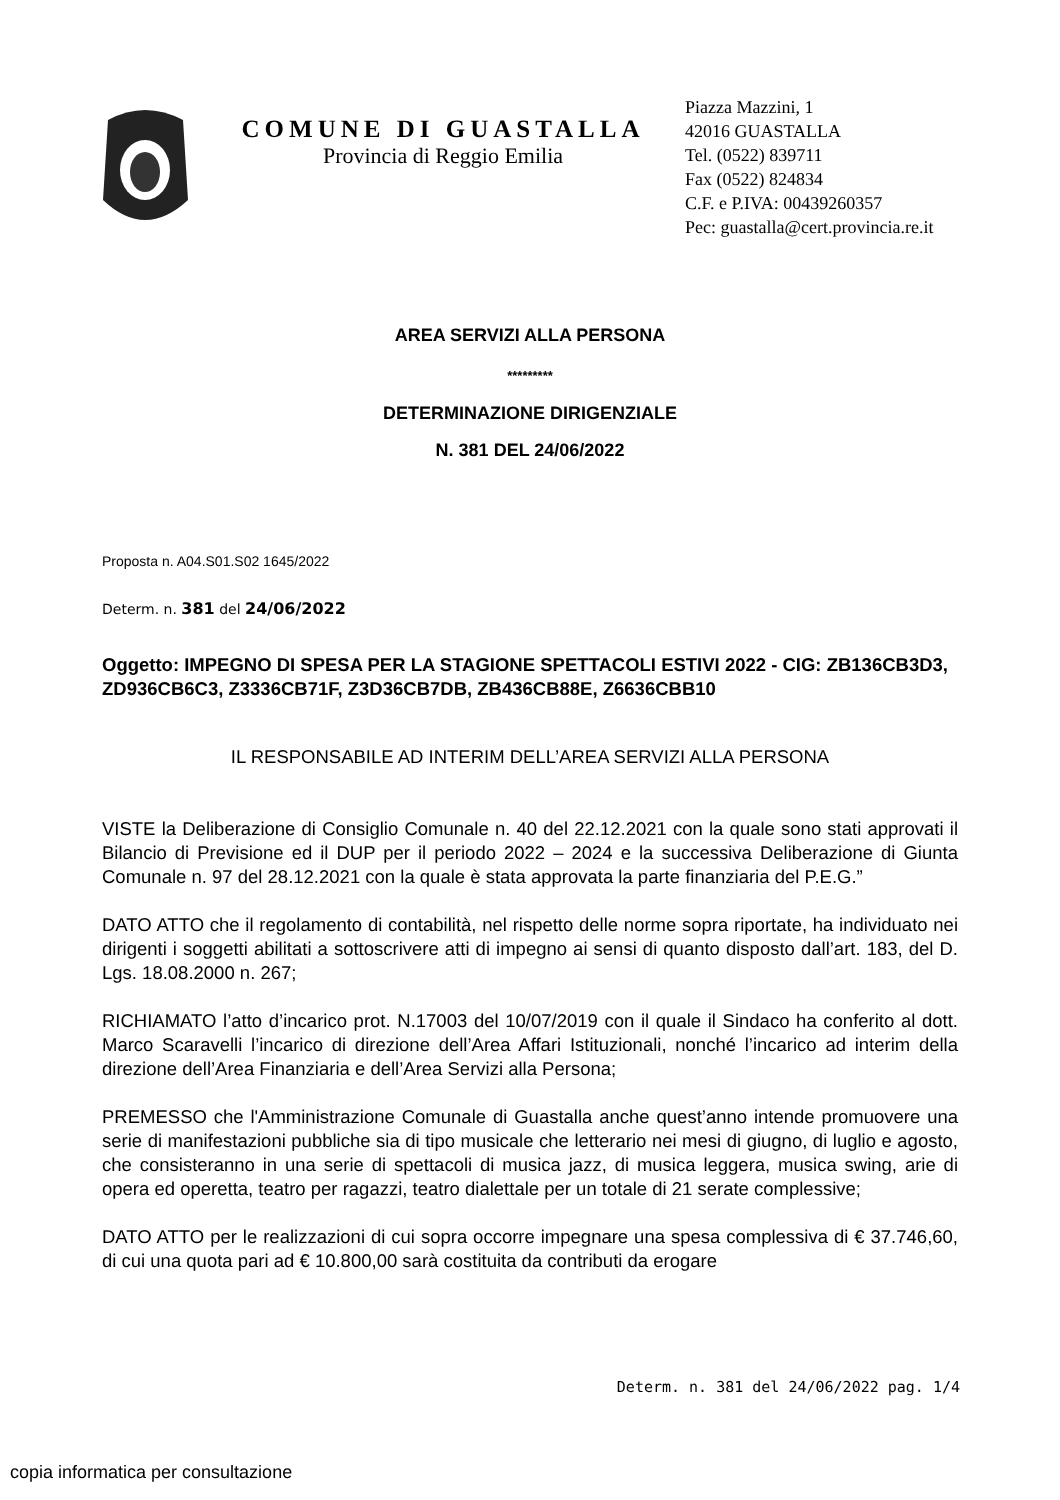COMUNE DI GUASTALLA
Provincia di Reggio Emilia
Piazza Mazzini, 1
42016 GUASTALLA
Tel. (0522) 839711
Fax (0522) 824834
C.F. e P.IVA: 00439260357
Pec: guastalla@cert.provincia.re.it
AREA SERVIZI ALLA PERSONA
*********
DETERMINAZIONE DIRIGENZIALE
N. 381 DEL 24/06/2022
Proposta n. A04.S01.S02 1645/2022
Determ. n. 381 del 24/06/2022
Oggetto: IMPEGNO DI SPESA PER LA STAGIONE SPETTACOLI ESTIVI 2022 - CIG: ZB136CB3D3, ZD936CB6C3, Z3336CB71F, Z3D36CB7DB, ZB436CB88E, Z6636CBB10
IL RESPONSABILE AD INTERIM DELL’AREA SERVIZI ALLA PERSONA
VISTE la Deliberazione di Consiglio Comunale n. 40 del 22.12.2021 con la quale sono stati approvati il Bilancio di Previsione ed il DUP per il periodo 2022 – 2024 e la successiva Deliberazione di Giunta Comunale n. 97 del 28.12.2021 con la quale è stata approvata la parte finanziaria del P.E.G.”
DATO ATTO che il regolamento di contabilità, nel rispetto delle norme sopra riportate, ha individuato nei dirigenti i soggetti abilitati a sottoscrivere atti di impegno ai sensi di quanto disposto dall’art. 183, del D. Lgs. 18.08.2000 n. 267;
RICHIAMATO l’atto d’incarico prot. N.17003 del 10/07/2019 con il quale il Sindaco ha conferito al dott. Marco Scaravelli l’incarico di direzione dell’Area Affari Istituzionali, nonché l’incarico ad interim della direzione dell’Area Finanziaria e dell’Area Servizi alla Persona;
PREMESSO che l'Amministrazione Comunale di Guastalla anche quest’anno intende promuovere una serie di manifestazioni pubbliche sia di tipo musicale che letterario nei mesi di giugno, di luglio e agosto, che consisteranno in una serie di spettacoli di musica jazz, di musica leggera, musica swing, arie di opera ed operetta, teatro per ragazzi, teatro dialettale per un totale di 21 serate complessive;
DATO ATTO per le realizzazioni di cui sopra occorre impegnare una spesa complessiva di € 37.746,60, di cui una quota pari ad € 10.800,00 sarà costituita da contributi da erogare
Determ. n. 381 del 24/06/2022 pag. 1/4
copia informatica per consultazione